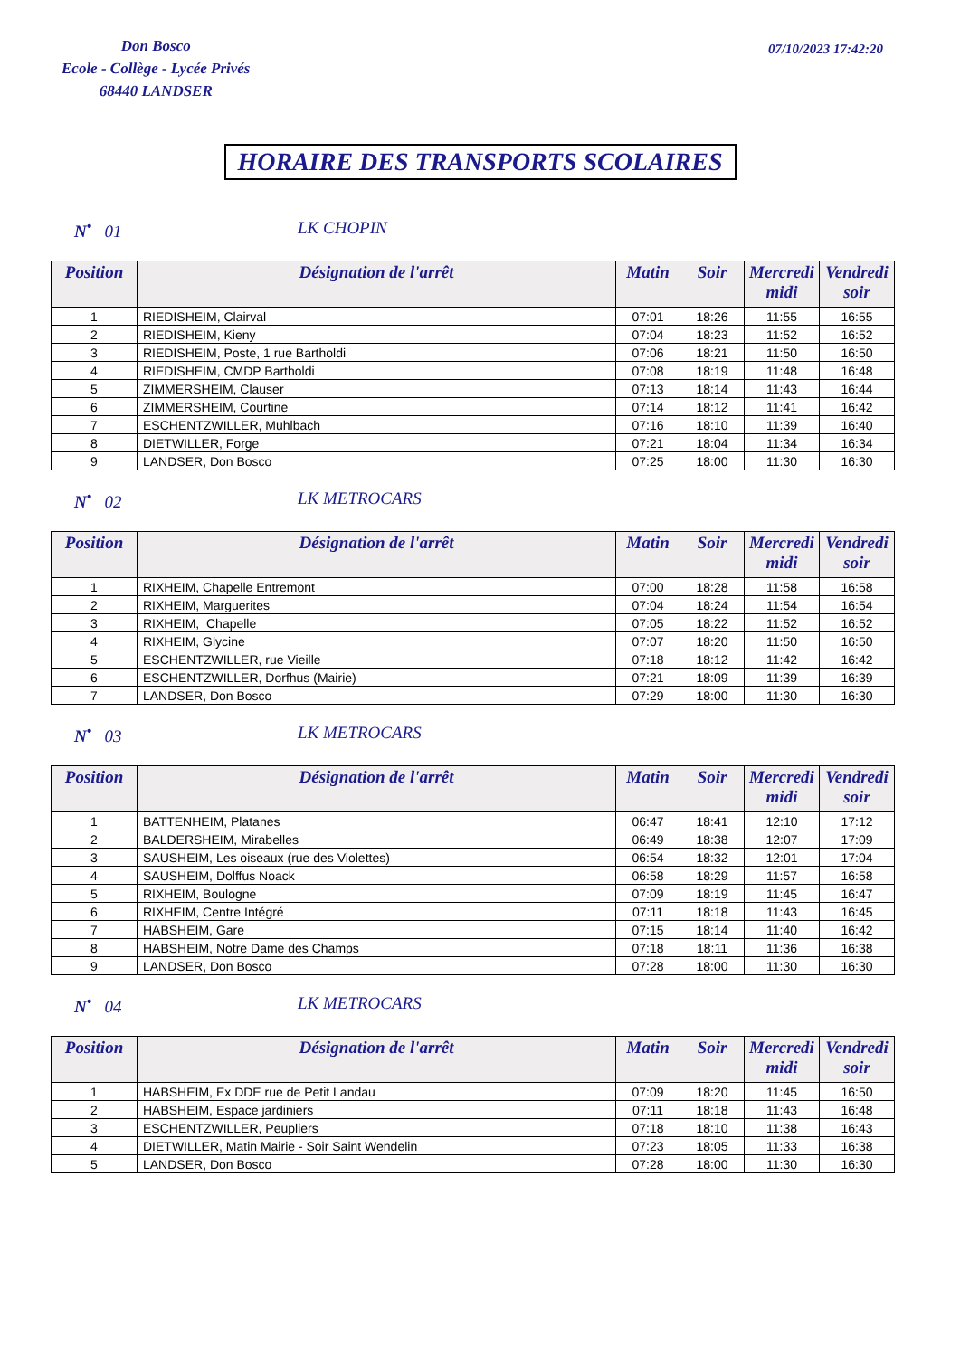Don Bosco
Ecole - Collège - Lycée Privés
68440 LANDSER
07/10/2023 17:42:20
HORAIRE DES TRANSPORTS SCOLAIRES
N<sup>•</sup> 01 LK CHOPIN
| Position | Désignation de l'arrêt | Matin | Soir | Mercredi midi | Vendredi soir |
| --- | --- | --- | --- | --- | --- |
| 1 | RIEDISHEIM, Clairval | 07:01 | 18:26 | 11:55 | 16:55 |
| 2 | RIEDISHEIM, Kieny | 07:04 | 18:23 | 11:52 | 16:52 |
| 3 | RIEDISHEIM, Poste, 1 rue Bartholdi | 07:06 | 18:21 | 11:50 | 16:50 |
| 4 | RIEDISHEIM, CMDP Bartholdi | 07:08 | 18:19 | 11:48 | 16:48 |
| 5 | ZIMMERSHEIM, Clauser | 07:13 | 18:14 | 11:43 | 16:44 |
| 6 | ZIMMERSHEIM, Courtine | 07:14 | 18:12 | 11:41 | 16:42 |
| 7 | ESCHENTZWILLER, Muhlbach | 07:16 | 18:10 | 11:39 | 16:40 |
| 8 | DIETWILLER, Forge | 07:21 | 18:04 | 11:34 | 16:34 |
| 9 | LANDSER, Don Bosco | 07:25 | 18:00 | 11:30 | 16:30 |
N<sup>•</sup> 02 LK METROCARS
| Position | Désignation de l'arrêt | Matin | Soir | Mercredi midi | Vendredi soir |
| --- | --- | --- | --- | --- | --- |
| 1 | RIXHEIM, Chapelle Entremont | 07:00 | 18:28 | 11:58 | 16:58 |
| 2 | RIXHEIM, Marguerites | 07:04 | 18:24 | 11:54 | 16:54 |
| 3 | RIXHEIM, Chapelle | 07:05 | 18:22 | 11:52 | 16:52 |
| 4 | RIXHEIM, Glycine | 07:07 | 18:20 | 11:50 | 16:50 |
| 5 | ESCHENTZWILLER, rue Vieille | 07:18 | 18:12 | 11:42 | 16:42 |
| 6 | ESCHENTZWILLER, Dorfhus (Mairie) | 07:21 | 18:09 | 11:39 | 16:39 |
| 7 | LANDSER, Don Bosco | 07:29 | 18:00 | 11:30 | 16:30 |
N<sup>•</sup> 03 LK METROCARS
| Position | Désignation de l'arrêt | Matin | Soir | Mercredi midi | Vendredi soir |
| --- | --- | --- | --- | --- | --- |
| 1 | BATTENHEIM, Platanes | 06:47 | 18:41 | 12:10 | 17:12 |
| 2 | BALDERSHEIM, Mirabelles | 06:49 | 18:38 | 12:07 | 17:09 |
| 3 | SAUSHEIM, Les oiseaux (rue des Violettes) | 06:54 | 18:32 | 12:01 | 17:04 |
| 4 | SAUSHEIM, Dolffus Noack | 06:58 | 18:29 | 11:57 | 16:58 |
| 5 | RIXHEIM, Boulogne | 07:09 | 18:19 | 11:45 | 16:47 |
| 6 | RIXHEIM, Centre Intégré | 07:11 | 18:18 | 11:43 | 16:45 |
| 7 | HABSHEIM, Gare | 07:15 | 18:14 | 11:40 | 16:42 |
| 8 | HABSHEIM, Notre Dame des Champs | 07:18 | 18:11 | 11:36 | 16:38 |
| 9 | LANDSER, Don Bosco | 07:28 | 18:00 | 11:30 | 16:30 |
N<sup>•</sup> 04 LK METROCARS
| Position | Désignation de l'arrêt | Matin | Soir | Mercredi midi | Vendredi soir |
| --- | --- | --- | --- | --- | --- |
| 1 | HABSHEIM, Ex DDE rue de Petit Landau | 07:09 | 18:20 | 11:45 | 16:50 |
| 2 | HABSHEIM, Espace jardiniers | 07:11 | 18:18 | 11:43 | 16:48 |
| 3 | ESCHENTZWILLER, Peupliers | 07:18 | 18:10 | 11:38 | 16:43 |
| 4 | DIETWILLER, Matin Mairie - Soir Saint Wendelin | 07:23 | 18:05 | 11:33 | 16:38 |
| 5 | LANDSER, Don Bosco | 07:28 | 18:00 | 11:30 | 16:30 |